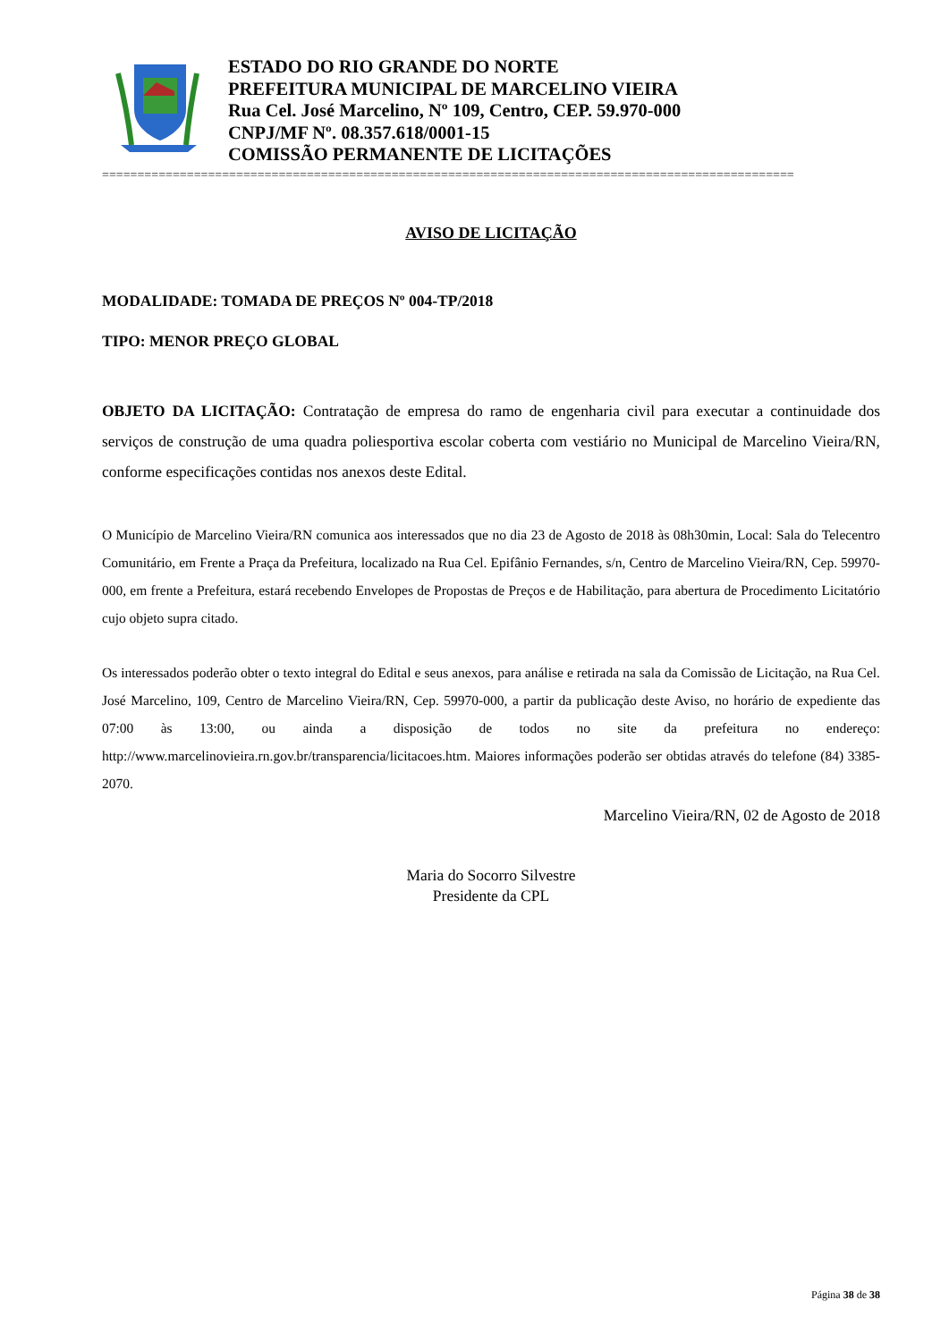ESTADO DO RIO GRANDE DO NORTE
PREFEITURA MUNICIPAL DE MARCELINO VIEIRA
Rua Cel. José Marcelino, Nº 109, Centro, CEP. 59.970-000
CNPJ/MF Nº. 08.357.618/0001-15
COMISSÃO PERMANENTE DE LICITAÇÕES
==================================================================================================
AVISO DE LICITAÇÃO
MODALIDADE: TOMADA DE PREÇOS Nº 004-TP/2018
TIPO: MENOR PREÇO GLOBAL
OBJETO DA LICITAÇÃO: Contratação de empresa do ramo de engenharia civil para executar a continuidade dos serviços de construção de uma quadra poliesportiva escolar coberta com vestiário no Municipal de Marcelino Vieira/RN, conforme especificações contidas nos anexos deste Edital.
O Município de Marcelino Vieira/RN comunica aos interessados que no dia 23 de Agosto de 2018 às 08h30min, Local: Sala do Telecentro Comunitário, em Frente a Praça da Prefeitura, localizado na Rua Cel. Epifânio Fernandes, s/n, Centro de Marcelino Vieira/RN, Cep. 59970-000, em frente a Prefeitura, estará recebendo Envelopes de Propostas de Preços e de Habilitação, para abertura de Procedimento Licitatório cujo objeto supra citado.
Os interessados poderão obter o texto integral do Edital e seus anexos, para análise e retirada na sala da Comissão de Licitação, na Rua Cel. José Marcelino, 109, Centro de Marcelino Vieira/RN, Cep. 59970-000, a partir da publicação deste Aviso, no horário de expediente das 07:00 às 13:00, ou ainda a disposição de todos no site da prefeitura no endereço: http://www.marcelinovieira.rn.gov.br/transparencia/licitacoes.htm. Maiores informações poderão ser obtidas através do telefone (84) 3385-2070.
Marcelino Vieira/RN, 02 de Agosto de 2018
Maria do Socorro Silvestre
Presidente da CPL
Página 38 de 38